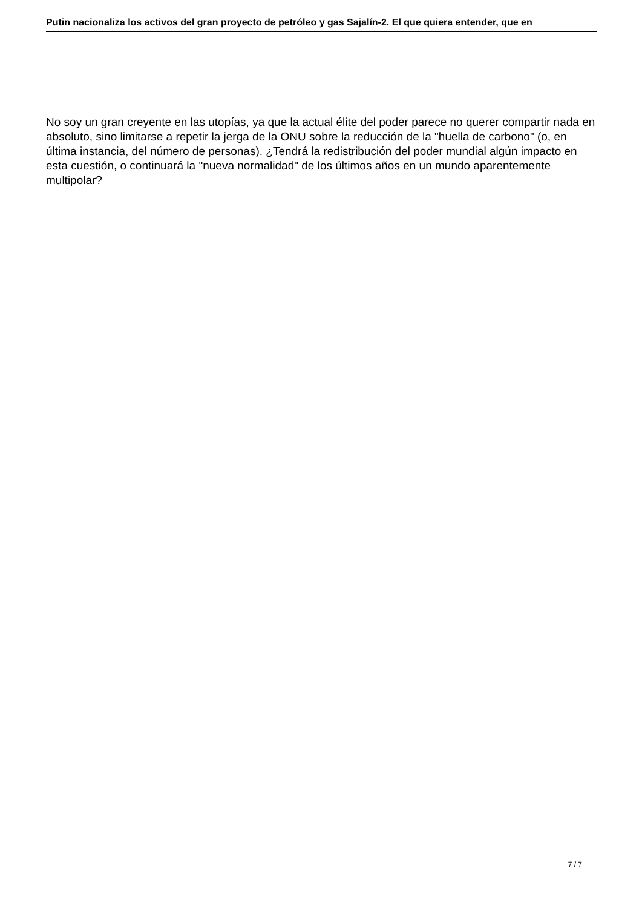Putin nacionaliza los activos del gran proyecto de petróleo y gas Sajalín-2. El que quiera entender, que en
No soy un gran creyente en las utopías, ya que la actual élite del poder parece no querer compartir nada en absoluto, sino limitarse a repetir la jerga de la ONU sobre la reducción de la "huella de carbono" (o, en última instancia, del número de personas). ¿Tendrá la redistribución del poder mundial algún impacto en esta cuestión, o continuará la "nueva normalidad" de los últimos años en un mundo aparentemente multipolar?
7 / 7